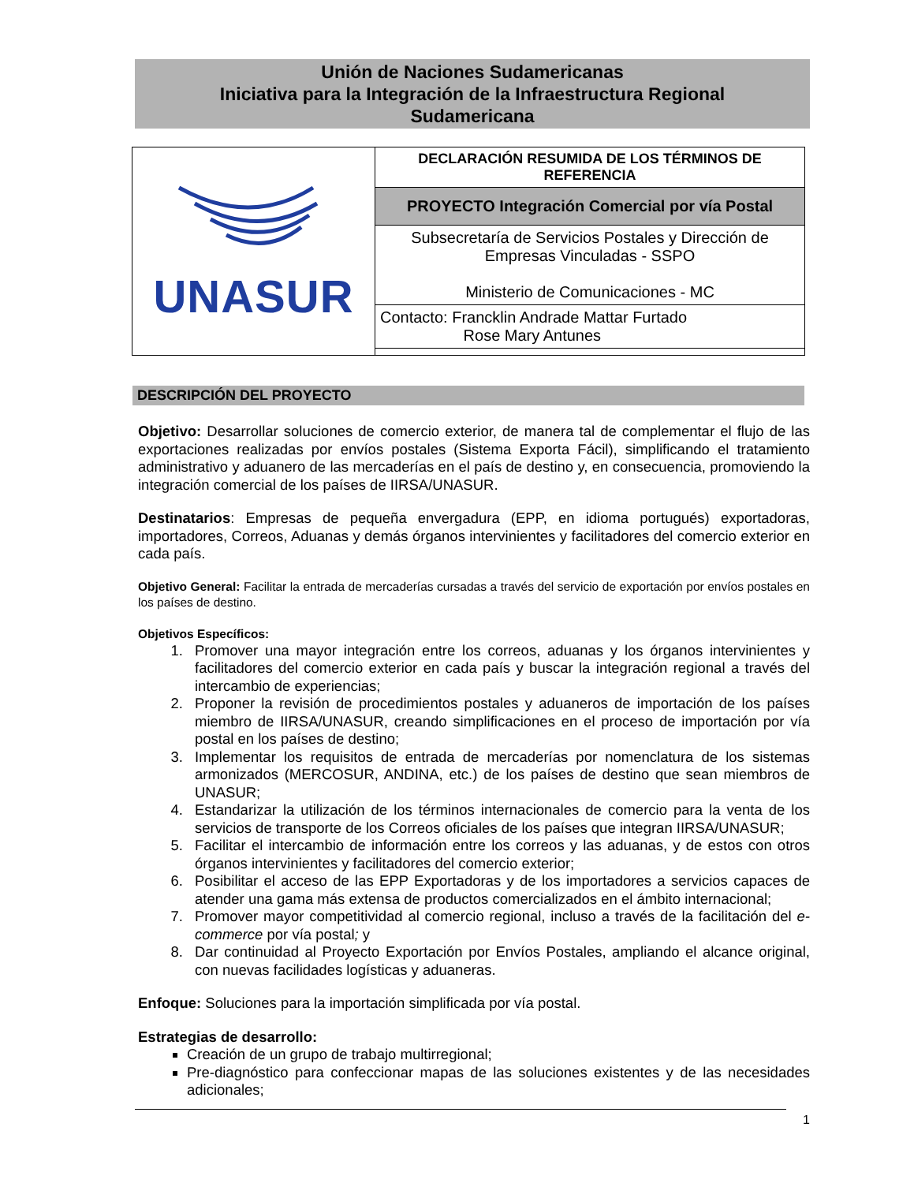Unión de Naciones Sudamericanas
Iniciativa para la Integración de la Infraestructura Regional
Sudamericana
| UNASUR | DECLARACIÓN RESUMIDA DE LOS TÉRMINOS DE REFERENCIA |
| | PROYECTO Integración Comercial por vía Postal |
| | Subsecretaría de Servicios Postales y Dirección de Empresas Vinculadas - SSPO Ministerio de Comunicaciones - MC |
| | Contacto: Francklin Andrade Mattar Furtado Rose Mary Antunes |
DESCRIPCIÓN DEL PROYECTO
Objetivo: Desarrollar soluciones de comercio exterior, de manera tal de complementar el flujo de las exportaciones realizadas por envíos postales (Sistema Exporta Fácil), simplificando el tratamiento administrativo y aduanero de las mercaderías en el país de destino y, en consecuencia, promoviendo la integración comercial de los países de IIRSA/UNASUR.
Destinatarios: Empresas de pequeña envergadura (EPP, en idioma portugués) exportadoras, importadores, Correos, Aduanas y demás órganos intervinientes y facilitadores del comercio exterior en cada país.
Objetivo General: Facilitar la entrada de mercaderías cursadas a través del servicio de exportación por envíos postales en los países de destino.
Objetivos Específicos:
1. Promover una mayor integración entre los correos, aduanas y los órganos intervinientes y facilitadores del comercio exterior en cada país y buscar la integración regional a través del intercambio de experiencias;
2. Proponer la revisión de procedimientos postales y aduaneros de importación de los países miembro de IIRSA/UNASUR, creando simplificaciones en el proceso de importación por vía postal en los países de destino;
3. Implementar los requisitos de entrada de mercaderías por nomenclatura de los sistemas armonizados (MERCOSUR, ANDINA, etc.) de los países de destino que sean miembros de UNASUR;
4. Estandarizar la utilización de los términos internacionales de comercio para la venta de los servicios de transporte de los Correos oficiales de los países que integran IIRSA/UNASUR;
5. Facilitar el intercambio de información entre los correos y las aduanas, y de estos con otros órganos intervinientes y facilitadores del comercio exterior;
6. Posibilitar el acceso de las EPP Exportadoras y de los importadores a servicios capaces de atender una gama más extensa de productos comercializados en el ámbito internacional;
7. Promover mayor competitividad al comercio regional, incluso a través de la facilitación del e-commerce por vía postal; y
8. Dar continuidad al Proyecto Exportación por Envíos Postales, ampliando el alcance original, con nuevas facilidades logísticas y aduaneras.
Enfoque: Soluciones para la importación simplificada por vía postal.
Estrategias de desarrollo:
Creación de un grupo de trabajo multirregional;
Pre-diagnóstico para confeccionar mapas de las soluciones existentes y de las necesidades adicionales;
1